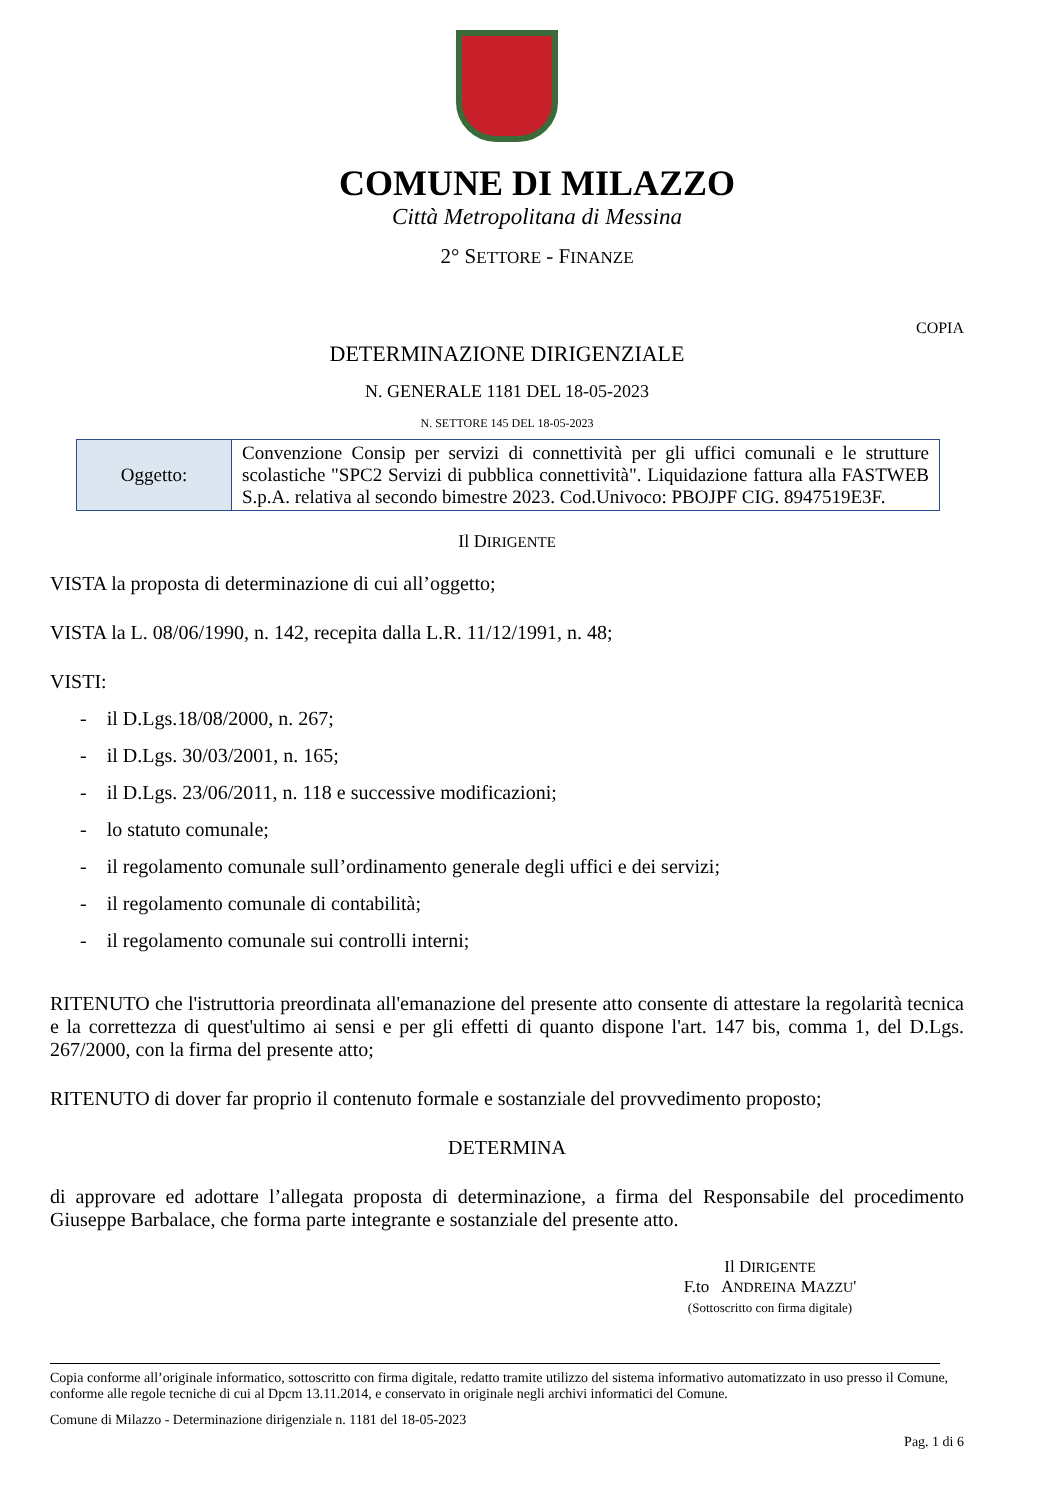COMUNE DI MILAZZO
Città Metropolitana di Messina
2° SETTORE - FINANZE
COPIA
DETERMINAZIONE DIRIGENZIALE
N. GENERALE 1181 DEL 18-05-2023
N. SETTORE 145 DEL 18-05-2023
| Oggetto: | Convenzione Consip per servizi di connettività per gli uffici comunali e le strutture scolastiche "SPC2 Servizi di pubblica connettività". Liquidazione fattura alla FASTWEB S.p.A. relativa al secondo bimestre 2023. Cod.Univoco: PBOJPF CIG. 8947519E3F. |
Il DIRIGENTE
VISTA la proposta di determinazione di cui all’oggetto;
VISTA la L. 08/06/1990, n. 142, recepita dalla L.R. 11/12/1991, n. 48;
VISTI:
- il D.Lgs.18/08/2000, n. 267;
- il D.Lgs. 30/03/2001, n. 165;
- il D.Lgs. 23/06/2011, n. 118 e successive modificazioni;
- lo statuto comunale;
- il regolamento comunale sull’ordinamento generale degli uffici e dei servizi;
- il regolamento comunale di contabilità;
- il regolamento comunale sui controlli interni;
RITENUTO che l'istruttoria preordinata all'emanazione del presente atto consente di attestare la regolarità tecnica e la correttezza di quest'ultimo ai sensi e per gli effetti di quanto dispone l'art. 147 bis, comma 1, del D.Lgs. 267/2000, con la firma del presente atto;
RITENUTO di dover far proprio il contenuto formale e sostanziale del provvedimento proposto;
DETERMINA
di approvare ed adottare l’allegata proposta di determinazione, a firma del Responsabile del procedimento Giuseppe Barbalace, che forma parte integrante e sostanziale del presente atto.
Il DIRIGENTE
F.to ANDREINA MAZZU'
(Sottoscritto con firma digitale)
Copia conforme all’originale informatico, sottoscritto con firma digitale, redatto tramite utilizzo del sistema informativo automatizzato in uso presso il Comune, conforme alle regole tecniche di cui al Dpcm 13.11.2014, e conservato in originale negli archivi informatici del Comune.
Comune di Milazzo - Determinazione dirigenziale n. 1181 del 18-05-2023
Pag. 1 di 6